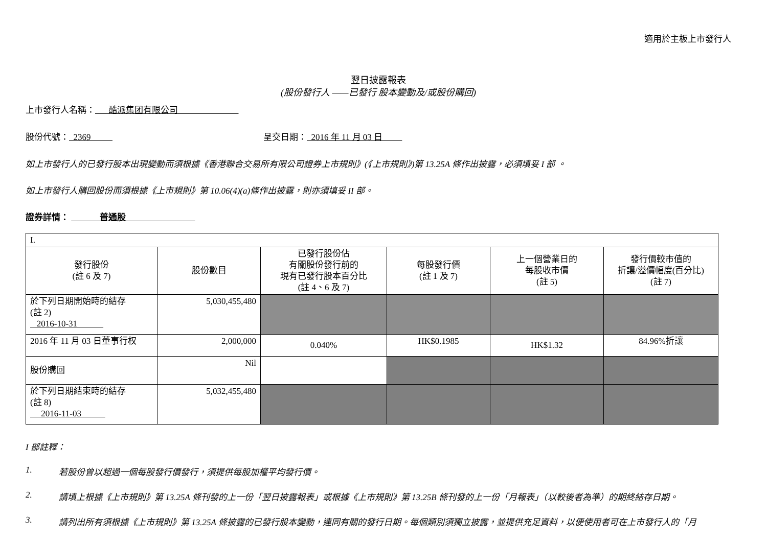適用於主板上市發行人
翌日披露報表
(股份發行人 ——已發行 股本變動及/或股份購回)
上市發行人名稱： 酷派集团有限公司
股份代號： 2369 呈交日期： 2016 年 11 月 03 日
如上市發行人的已發行股本出現變動而須根據《香港聯合交易所有限公司證券上市規則》(《上市規則》)第 13.25A 條作出披露，必須填妥 I 部 。
如上市發行人購回股份而須根據《上市規則》第 10.06(4)(a)條作出披露，則亦須填妥 II 部。
證券詳情： 普通股
| I. | | | | | |
| 發行股份 (註 6 及 7) | 股份數目 | 已發行股份佔 有關股份發行前的 現有已發行股本百分比 (註 4、6 及 7) | 每股發行價 (註 1 及 7) | 上一個營業日的 每股收市價 (註 5) | 發行價較市值的 折讓/溢價幅度(百分比) (註 7) |
| 於下列日期開始時的結存 (註 2) 2016-10-31 | 5,030,455,480 | | | | |
| 2016 年 11 月 03 日董事行权 | 2,000,000 | 0.040% | HK$0.1985 | HK$1.32 | 84.96%折讓 |
| 股份購回 | Nil | | | | |
| 於下列日期結束時的結存 (註 8) 2016-11-03 | 5,032,455,480 | | | | |
I 部註釋：
1. 若股份曾以超過一個每股發行價發行，須提供每股加權平均發行價。
2. 請填上根據《上市規則》第 13.25A 條刊發的上一份「翌日披露報表」或根據《上市規則》第 13.25B 條刊發的上一份「月報表」（以較後者為準）的期終結存日期。
3. 請列出所有須根據《上市規則》第 13.25A 條披露的已發行股本變動，連同有關的發行日期。每個類別須獨立披露，並提供充足資料，以便使用者可在上市發行人的「月